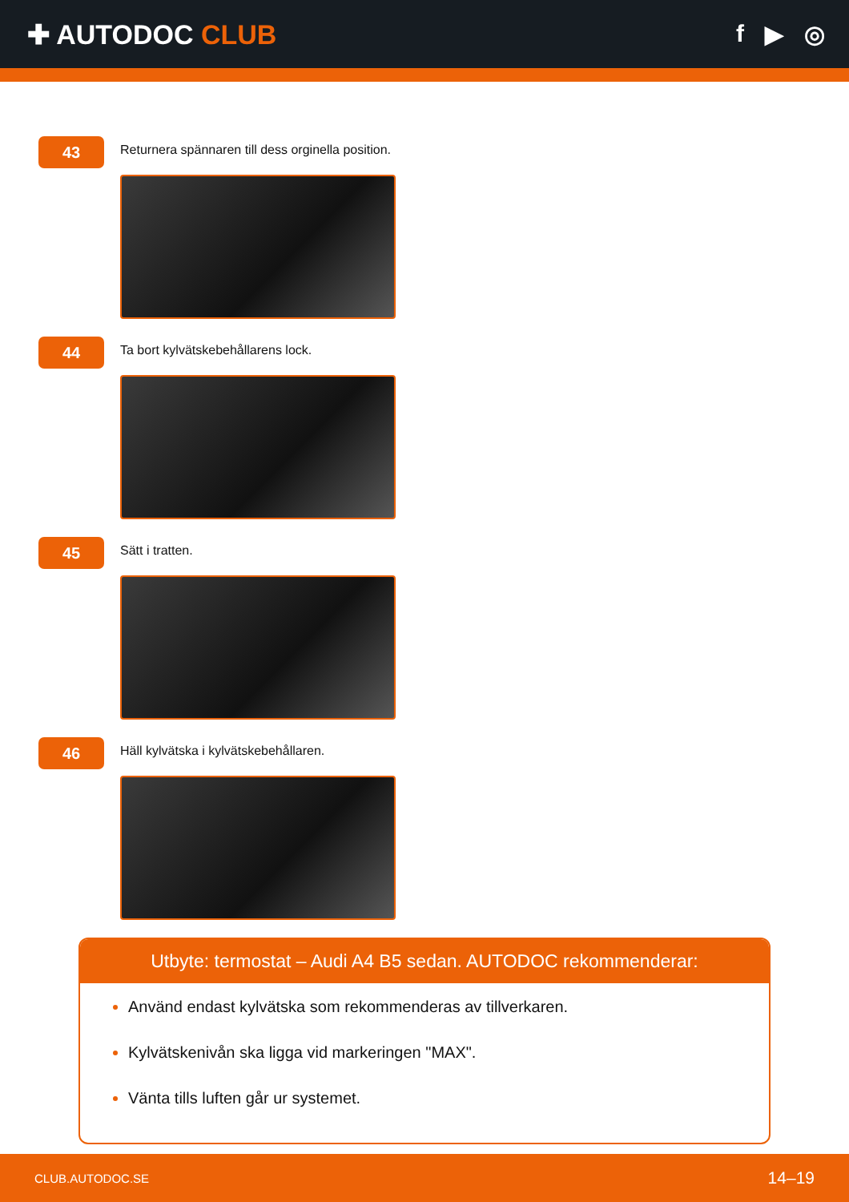✚ AUTODOC CLUB f ▶ ◎
43
Returnera spännaren till dess orginella position.
44
Ta bort kylvätskebehållarens lock.
45
Sätt i tratten.
46
Häll kylvätska i kylvätskebehållaren.
Utbyte: termostat – Audi A4 B5 sedan. AUTODOC rekommenderar:
Använd endast kylvätska som rekommenderas av tillverkaren.
Kylvätskenivån ska ligga vid markeringen "MAX".
Vänta tills luften går ur systemet.
CLUB.AUTODOC.SE 14–19